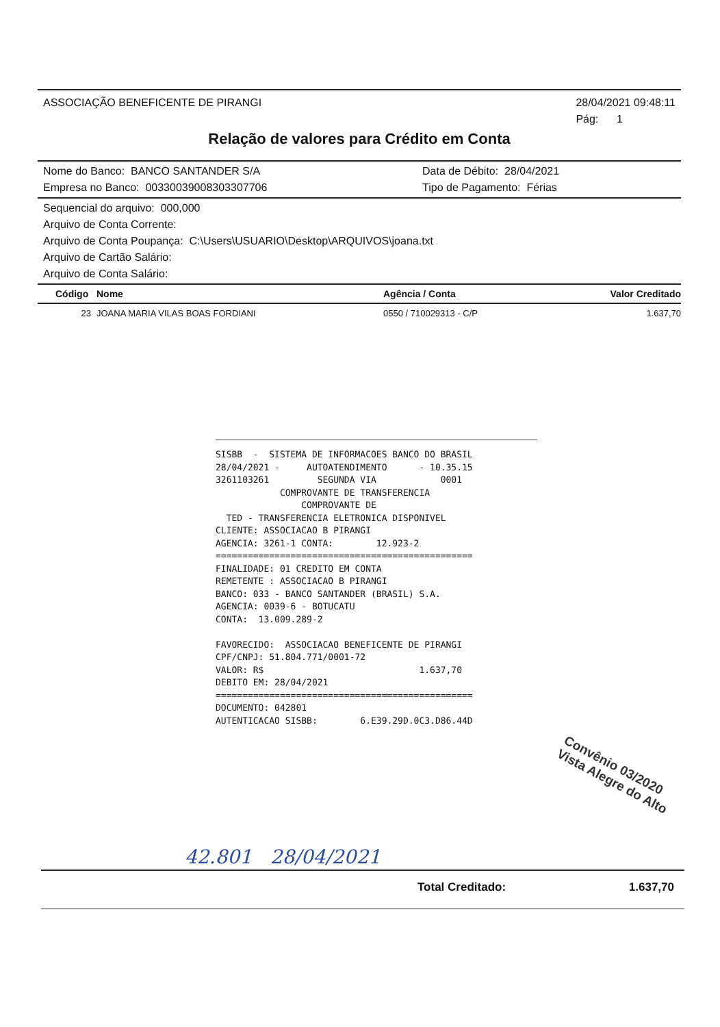ASSOCIAÇÃO BENEFICENTE DE PIRANGI 28/04/2021 09:48:11
Pág: 1
Relação de valores para Crédito em Conta
Nome do Banco: BANCO SANTANDER S/A
Empresa no Banco: 00330039008303307706 Data de Débito: 28/04/2021
Tipo de Pagamento: Férias
Sequencial do arquivo: 000,000
Arquivo de Conta Corrente:
Arquivo de Conta Poupança: C:\Users\USUARIO\Desktop\ARQUIVOS\joana.txt
Arquivo de Cartão Salário:
Arquivo de Conta Salário:
| Código | Nome | Agência / Conta | Valor Creditado |
| --- | --- | --- | --- |
| 23 | JOANA MARIA VILAS BOAS FORDIANI | 0550 / 710029313 - C/P | 1.637,70 |
SISBB - SISTEMA DE INFORMACOES BANCO DO BRASIL 28/04/2021 - AUTOATENDIMENTO - 10.35.15 3261103261 SEGUNDA VIA 0001 COMPROVANTE DE TRANSFERENCIA COMPROVANTE DE TED - TRANSFERENCIA ELETRONICA DISPONIVEL CLIENTE: ASSOCIACAO B PIRANGI AGENCIA: 3261-1 CONTA: 12.923-2 ================================================ FINALIDADE: 01 CREDITO EM CONTA REMETENTE : ASSOCIACAO B PIRANGI BANCO: 033 - BANCO SANTANDER (BRASIL) S.A. AGENCIA: 0039-6 - BOTUCATU CONTA: 13.009.289-2 FAVORECIDO: ASSOCIACAO BENEFICENTE DE PIRANGI CPF/CNPJ: 51.804.771/0001-72 VALOR: R$ 1.637,70 DEBITO EM: 28/04/2021 ================================================ DOCUMENTO: 042801 AUTENTICACAO SISBB: 6.E39.29D.0C3.D86.44D
Convênio 03/2020
Vista Alegre do Alto
42.801 28/04/2021
Total Creditado: 1.637,70